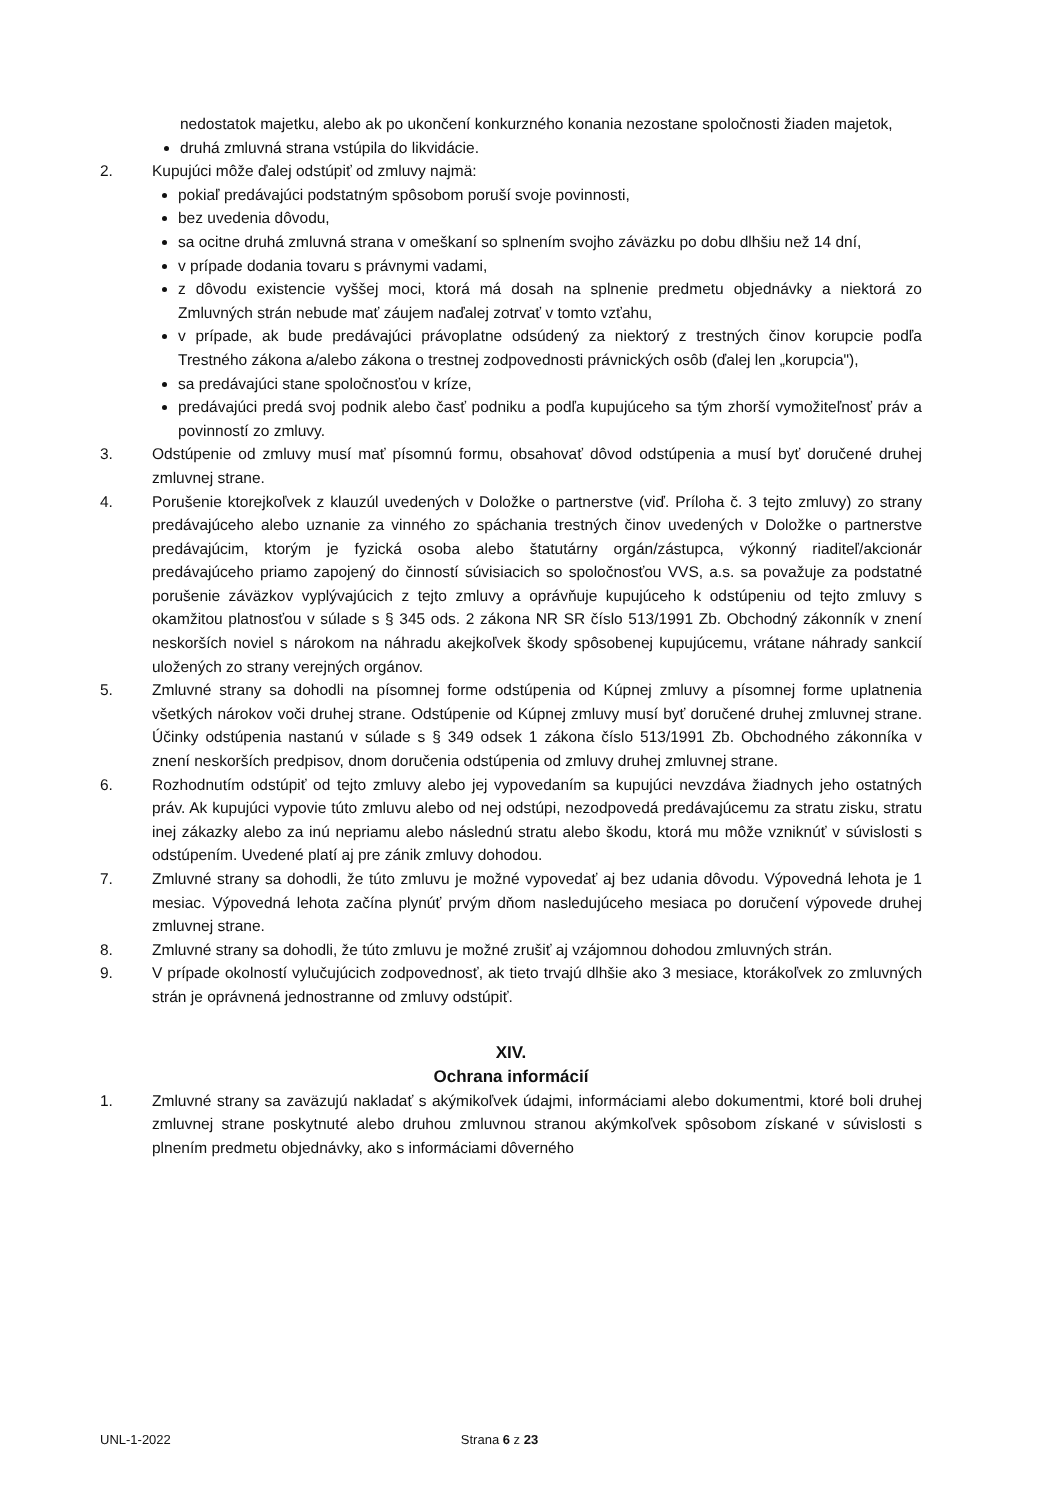nedostatok majetku, alebo ak po ukončení konkurzného konania nezostane spoločnosti žiaden majetok,
druhá zmluvná strana vstúpila do likvidácie.
2. Kupujúci môže ďalej odstúpiť od zmluvy najmä:
pokiaľ predávajúci podstatným spôsobom poruší svoje povinnosti,
bez uvedenia dôvodu,
sa ocitne druhá zmluvná strana v omeškaní so splnením svojho záväzku po dobu dlhšiu než 14 dní,
v prípade dodania tovaru s právnymi vadami,
z dôvodu existencie vyššej moci, ktorá má dosah na splnenie predmetu objednávky a niektorá zo Zmluvných strán nebude mať záujem naďalej zotrvať v tomto vzťahu,
v prípade, ak bude predávajúci právoplatne odsúdený za niektorý z trestných činov korupcie podľa Trestného zákona a/alebo zákona o trestnej zodpovednosti právnických osôb (ďalej len „korupcia"),
sa predávajúci stane spoločnosťou v kríze,
predávajúci predá svoj podnik alebo časť podniku a podľa kupujúceho sa tým zhorší vymožiteľnosť práv a povinností zo zmluvy.
3. Odstúpenie od zmluvy musí mať písomnú formu, obsahovať dôvod odstúpenia a musí byť doručené druhej zmluvnej strane.
4. Porušenie ktorejkoľvek z klauzúl uvedených v Doložke o partnerstve (viď. Príloha č. 3 tejto zmluvy) zo strany predávajúceho alebo uznanie za vinného zo spáchania trestných činov uvedených v Doložke o partnerstve predávajúcim, ktorým je fyzická osoba alebo štatutárny orgán/zástupca, výkonný riaditeľ/akcionár predávajúceho priamo zapojený do činností súvisiacich so spoločnosťou VVS, a.s. sa považuje za podstatné porušenie záväzkov vyplývajúcich z tejto zmluvy a oprávňuje kupujúceho k odstúpeniu od tejto zmluvy s okamžitou platnosťou v súlade s § 345 ods. 2 zákona NR SR číslo 513/1991 Zb. Obchodný zákonník v znení neskorších noviel s nárokom na náhradu akejkoľvek škody spôsobenej kupujúcemu, vrátane náhrady sankcií uložených zo strany verejných orgánov.
5. Zmluvné strany sa dohodli na písomnej forme odstúpenia od Kúpnej zmluvy a písomnej forme uplatnenia všetkých nárokov voči druhej strane. Odstúpenie od Kúpnej zmluvy musí byť doručené druhej zmluvnej strane. Účinky odstúpenia nastanú v súlade s § 349 odsek 1 zákona číslo 513/1991 Zb. Obchodného zákonníka v znení neskorších predpisov, dnom doručenia odstúpenia od zmluvy druhej zmluvnej strane.
6. Rozhodnutím odstúpiť od tejto zmluvy alebo jej vypovedaním sa kupujúci nevzdáva žiadnych jeho ostatných práv. Ak kupujúci vypovie túto zmluvu alebo od nej odstúpi, nezodpovedá predávajúcemu za stratu zisku, stratu inej zákazky alebo za inú nepriamu alebo následnú stratu alebo škodu, ktorá mu môže vzniknúť v súvislosti s odstúpením. Uvedené platí aj pre zánik zmluvy dohodou.
7. Zmluvné strany sa dohodli, že túto zmluvu je možné vypovedať aj bez udania dôvodu. Výpovedná lehota je 1 mesiac. Výpovedná lehota začína plynúť prvým dňom nasledujúceho mesiaca po doručení výpovede druhej zmluvnej strane.
8. Zmluvné strany sa dohodli, že túto zmluvu je možné zrušiť aj vzájomnou dohodou zmluvných strán.
9. V prípade okolností vylučujúcich zodpovednosť, ak tieto trvajú dlhšie ako 3 mesiace, ktorákoľvek zo zmluvných strán je oprávnená jednostranne od zmluvy odstúpiť.
XIV.
Ochrana informácií
1. Zmluvné strany sa zaväzujú nakladať s akýmikoľvek údajmi, informáciami alebo dokumentmi, ktoré boli druhej zmluvnej strane poskytnuté alebo druhou zmluvnou stranou akýmkoľvek spôsobom získané v súvislosti s plnením predmetu objednávky, ako s informáciami dôverného
UNL-1-2022 Strana 6 z 23